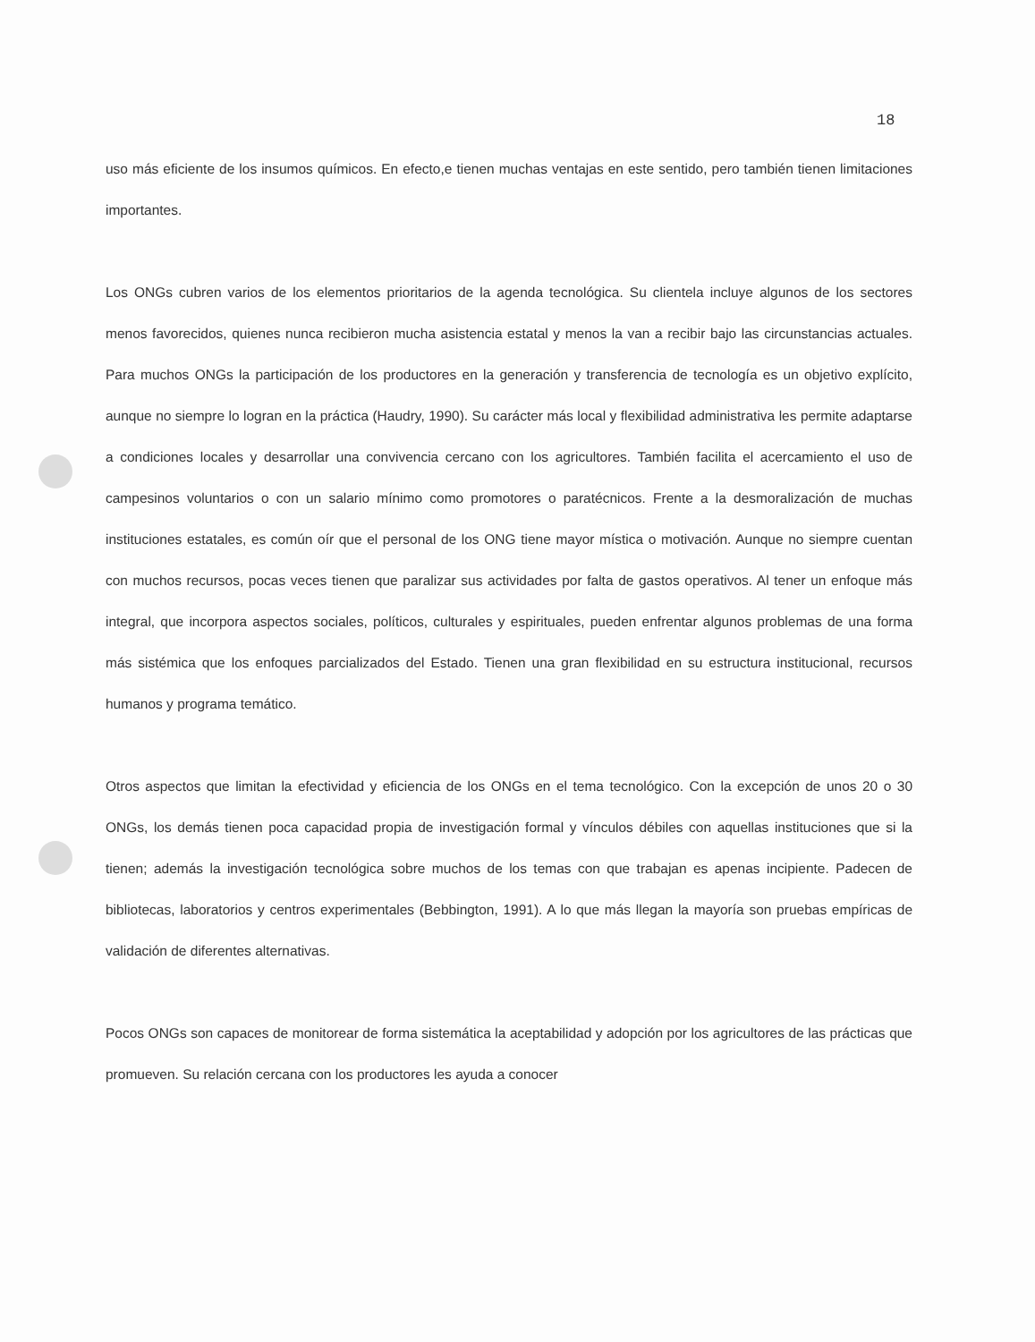18
uso más eficiente de los insumos químicos. En efecto,e tienen muchas ventajas en este sentido, pero también tienen limitaciones importantes.
Los ONGs cubren varios de los elementos prioritarios de la agenda tecnológica. Su clientela incluye algunos de los sectores menos favorecidos, quienes nunca recibieron mucha asistencia estatal y menos la van a recibir bajo las circunstancias actuales. Para muchos ONGs la participación de los productores en la generación y transferencia de tecnología es un objetivo explícito, aunque no siempre lo logran en la práctica (Haudry, 1990). Su carácter más local y flexibilidad administrativa les permite adaptarse a condiciones locales y desarrollar una convivencia cercano con los agricultores. También facilita el acercamiento el uso de campesinos voluntarios o con un salario mínimo como promotores o paratécnicos. Frente a la desmoralización de muchas instituciones estatales, es común oír que el personal de los ONG tiene mayor mística o motivación. Aunque no siempre cuentan con muchos recursos, pocas veces tienen que paralizar sus actividades por falta de gastos operativos. Al tener un enfoque más integral, que incorpora aspectos sociales, políticos, culturales y espirituales, pueden enfrentar algunos problemas de una forma más sistémica que los enfoques parcializados del Estado. Tienen una gran flexibilidad en su estructura institucional, recursos humanos y programa temático.
Otros aspectos que limitan la efectividad y eficiencia de los ONGs en el tema tecnológico. Con la excepción de unos 20 o 30 ONGs, los demás tienen poca capacidad propia de investigación formal y vínculos débiles con aquellas instituciones que si la tienen; además la investigación tecnológica sobre muchos de los temas con que trabajan es apenas incipiente. Padecen de bibliotecas, laboratorios y centros experimentales (Bebbington, 1991). A lo que más llegan la mayoría son pruebas empíricas de validación de diferentes alternativas.
Pocos ONGs son capaces de monitorear de forma sistemática la aceptabilidad y adopción por los agricultores de las prácticas que promueven. Su relación cercana con los productores les ayuda a conocer